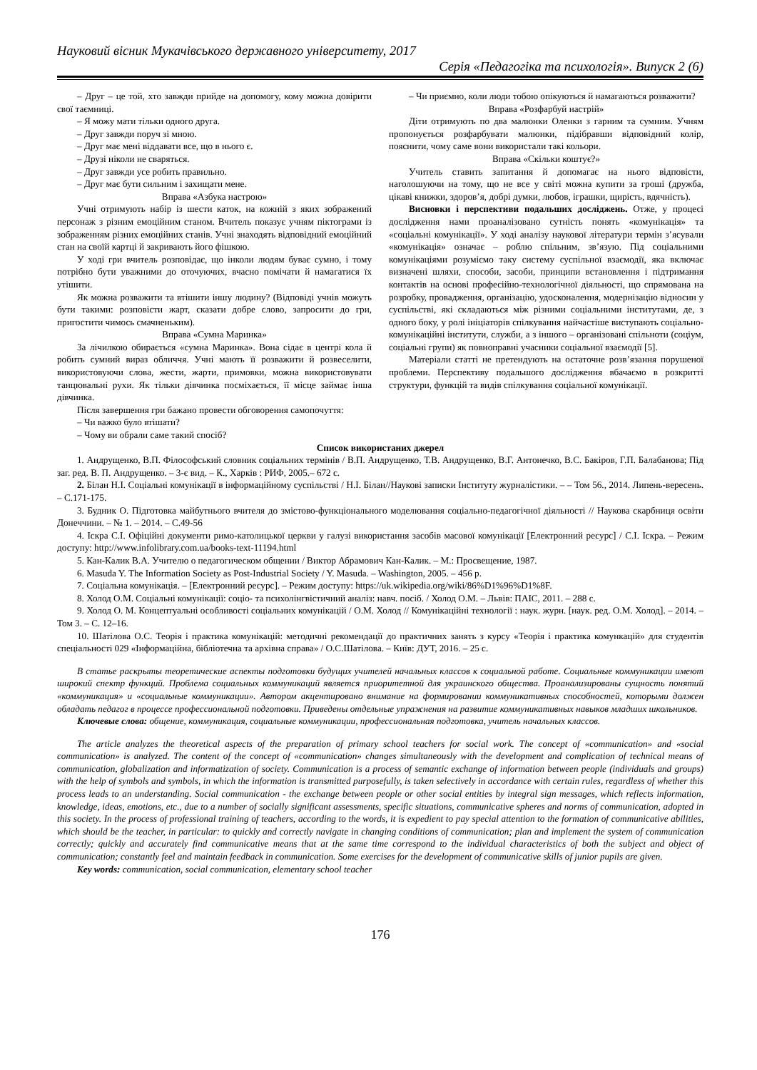Науковий вісник Мукачівського державного університету, 2017
Серія «Педагогіка та психологія». Випуск 2 (6)
– Друг – це той, хто завжди прийде на допомогу, кому можна довірити свої таємниці.
– Я можу мати тільки одного друга.
– Друг завжди поруч зі мною.
– Друг має мені віддавати все, що в нього є.
– Друзі ніколи не сваряться.
– Друг завжди усе робить правильно.
– Друг має бути сильним і захищати мене.
Вправа «Азбука настрою»
Учні отримують набір із шести каток, на кожній з яких зображений персонаж з різним емоційним станом. Вчитель показує учням піктограми із зображенням різних емоційних станів. Учні знаходять відповідний емоційний стан на своїй картці й закривають його фішкою.
У ході гри вчитель розповідає, що інколи людям буває сумно, і тому потрібно бути уважними до оточуючих, вчасно помічати й намагатися їх утішити.
Як можна розважити та втішити іншу людину? (Відповіді учнів можуть бути такими: розповісти жарт, сказати добре слово, запросити до гри, пригостити чимось смачненьким).
Вправа «Сумна Маринка»
За лічилкою обирається «сумна Маринка». Вона сідає в центрі кола й робить сумний вираз обличчя. Учні мають її розважити й розвеселити, використовуючи слова, жести, жарти, примовки, можна використовувати танцювальні рухи. Як тільки дівчинка посміхається, її місце займає інша дівчинка.
Після завершення гри бажано провести обговорення самопочуття:
– Чи важко було втішати?
– Чому ви обрали саме такий спосіб?
– Чи приємно, коли люди тобою опікуються й намагаються розважити?
Вправа «Розфарбуй настрій»
Діти отримують по два малюнки Оленки з гарним та сумним. Учням пропонується розфарбувати малюнки, підібравши відповідний колір, пояснити, чому саме вони використали такі кольори.
Вправа «Скільки коштує?»
Учитель ставить запитання й допомагає на нього відповісти, наголошуючи на тому, що не все у світі можна купити за гроші (дружба, цікаві книжки, здоров’я, добрі думки, любов, іграшки, щирість, вдячність).
Висновки і перспективи подальших досліджень. Отже, у процесі дослідження нами проаналізовано сутність понять «комунікація» та «соціальні комунікації». У ході аналізу наукової літератури термін з’ясували «комунікація» означає – роблю спільним, зв’язую. Під соціальними комунікаціями розуміємо таку систему суспільної взаємодії, яка включає визначені шляхи, способи, засоби, принципи встановлення і підтримання контактів на основі професійно-технологічної діяльності, що спрямована на розробку, провадження, організацію, удосконалення, модернізацію відносин у суспільстві, які складаються між різними соціальними інститутами, де, з одного боку, у ролі ініціаторів спілкування найчастіше виступають соціально-комунікаційні інститути, служби, а з іншого – організовані спільноти (соціум, соціальні групи) як повноправні учасники соціальної взаємодії [5].
Матеріали статті не претендують на остаточне розв’язання порушеної проблеми. Перспективу подальшого дослідження вбачаємо в розкритті структури, функцій та видів спілкування соціальної комунікації.
Список використаних джерел
1. Андрущенко, В.П. Філософський словник соціальних термінів / В.П. Андрущенко, Т.В. Андрущенко, В.Г. Антонечко, В.С. Бакіров, Г.П. Балабанова; Під заг. ред. В. П. Андрущенко. – 3-є вид. – К., Харків : РИФ, 2005.– 672 с.
2. Білан Н.І. Соціальні комунікації в інформаційному суспільстві / Н.І. Білан//Наукові записки Інституту журналістики. – – Том 56., 2014. Липень-вересень. – С.171-175.
3. Будник О. Підготовка майбутнього вчителя до змістово-функціонального моделювання соціально-педагогічної діяльності // Наукова скарбниця освіти Донеччини. – № 1. – 2014. – С.49-56
4. Іскра С.І. Офіційні документи римо-католицької церкви у галузі використання засобів масової комунікації [Електронний ресурс] / С.І. Іскра. – Режим доступу: http://www.infolibrary.com.ua/books-text-11194.html
5. Кан-Калик В.А. Учителю о педагогическом общении / Виктор Абрамович Кан-Калик. – М.: Просвещение, 1987.
6. Masuda Y. The Information Society as Post-Industrial Society / Y. Masuda. – Washington, 2005. – 456 p.
7. Соціальна комунікація. – [Електронний ресурс]. – Режим доступу: https://uk.wikipedia.org/wiki/86%D1%96%D1%8F.
8. Холод О.М. Соціальні комунікації: соціо- та психолінгвістичний аналіз: навч. посіб. / Холод О.М. – Львів: ПАІС, 2011. – 288 с.
9. Холод О. М. Концептуальні особливості соціальних комунікацій / О.М. Холод // Комунікаційні технології : наук. журн. [наук. ред. О.М. Холод]. – 2014. – Том 3. – С. 12–16.
10. Шатілова О.С. Теорія і практика комунікацій: методичні рекомендації до практичних занять з курсу «Теорія і практика комункацій» для студентів спеціальності 029 «Інформаційна, бібліотечна та архівна справа» / О.С.Шатілова. – Київ: ДУТ, 2016. – 25 с.
В статье раскрыты теоретические аспекты подготовки будущих учителей начальных классов к социальной работе. Социальные коммуникации имеют широкий спектр функций. Проблема социальных коммуникаций является приоритетной для украинского общества. Проанализированы сущность понятий «коммуникация» и «социальные коммуникации». Автором акцентировано внимание на формировании коммуникативных способностей, которыми должен обладать педагог в процессе профессиональной подготовки. Приведены отдельные упражнения на развитие коммуникативных навыков младших школьников.
Ключевые слова: общение, коммуникация, социальные коммуникации, профессиональная подготовка, учитель начальных классов.
The article analyzes the theoretical aspects of the preparation of primary school teachers for social work. The concept of «communication» and «social communication» is analyzed. The content of the concept of «communication» changes simultaneously with the development and complication of technical means of communication, globalization and informatization of society. Communication is a process of semantic exchange of information between people (individuals and groups) with the help of symbols and symbols, in which the information is transmitted purposefully, is taken selectively in accordance with certain rules, regardless of whether this process leads to an understanding. Social communication - the exchange between people or other social entities by integral sign messages, which reflects information, knowledge, ideas, emotions, etc., due to a number of socially significant assessments, specific situations, communicative spheres and norms of communication, adopted in this society. In the process of professional training of teachers, according to the words, it is expedient to pay special attention to the formation of communicative abilities, which should be the teacher, in particular: to quickly and correctly navigate in changing conditions of communication; plan and implement the system of communication correctly; quickly and accurately find communicative means that at the same time correspond to the individual characteristics of both the subject and object of communication; constantly feel and maintain feedback in communication. Some exercises for the development of communicative skills of junior pupils are given.
Key words: communication, social communication, elementary school teacher
176